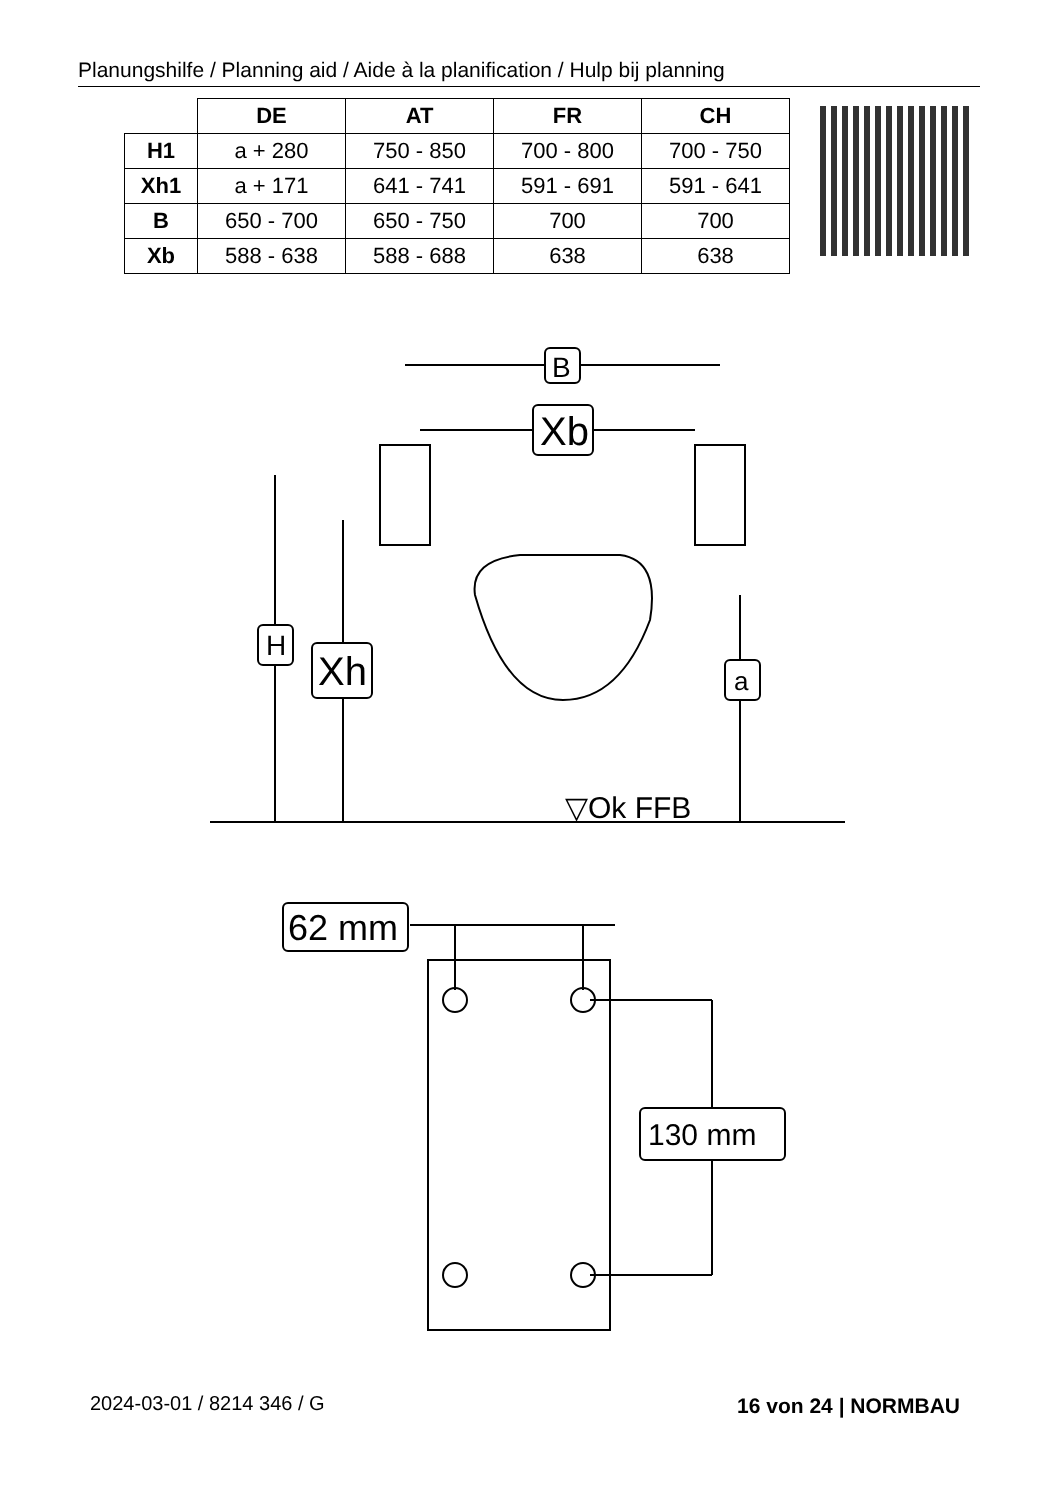Planungshilfe / Planning aid / Aide à la planification / Hulp bij planning
| | DE | AT | FR | CH |
| --- | --- | --- | --- | --- |
| H1 | a + 280 | 750 - 850 | 700 - 800 | 700 - 750 |
| Xh1 | a + 171 | 641 - 741 | 591 - 691 | 591 - 641 |
| B | 650 - 700 | 650 - 750 | 700 | 700 |
| Xb | 588 - 638 | 588 - 688 | 638 | 638 |
B
Xb
H
Xh
a
▽Ok FFB
62 mm
130 mm
2024-03-01 / 8214 346 / G 16 von 24 | NORMBAU